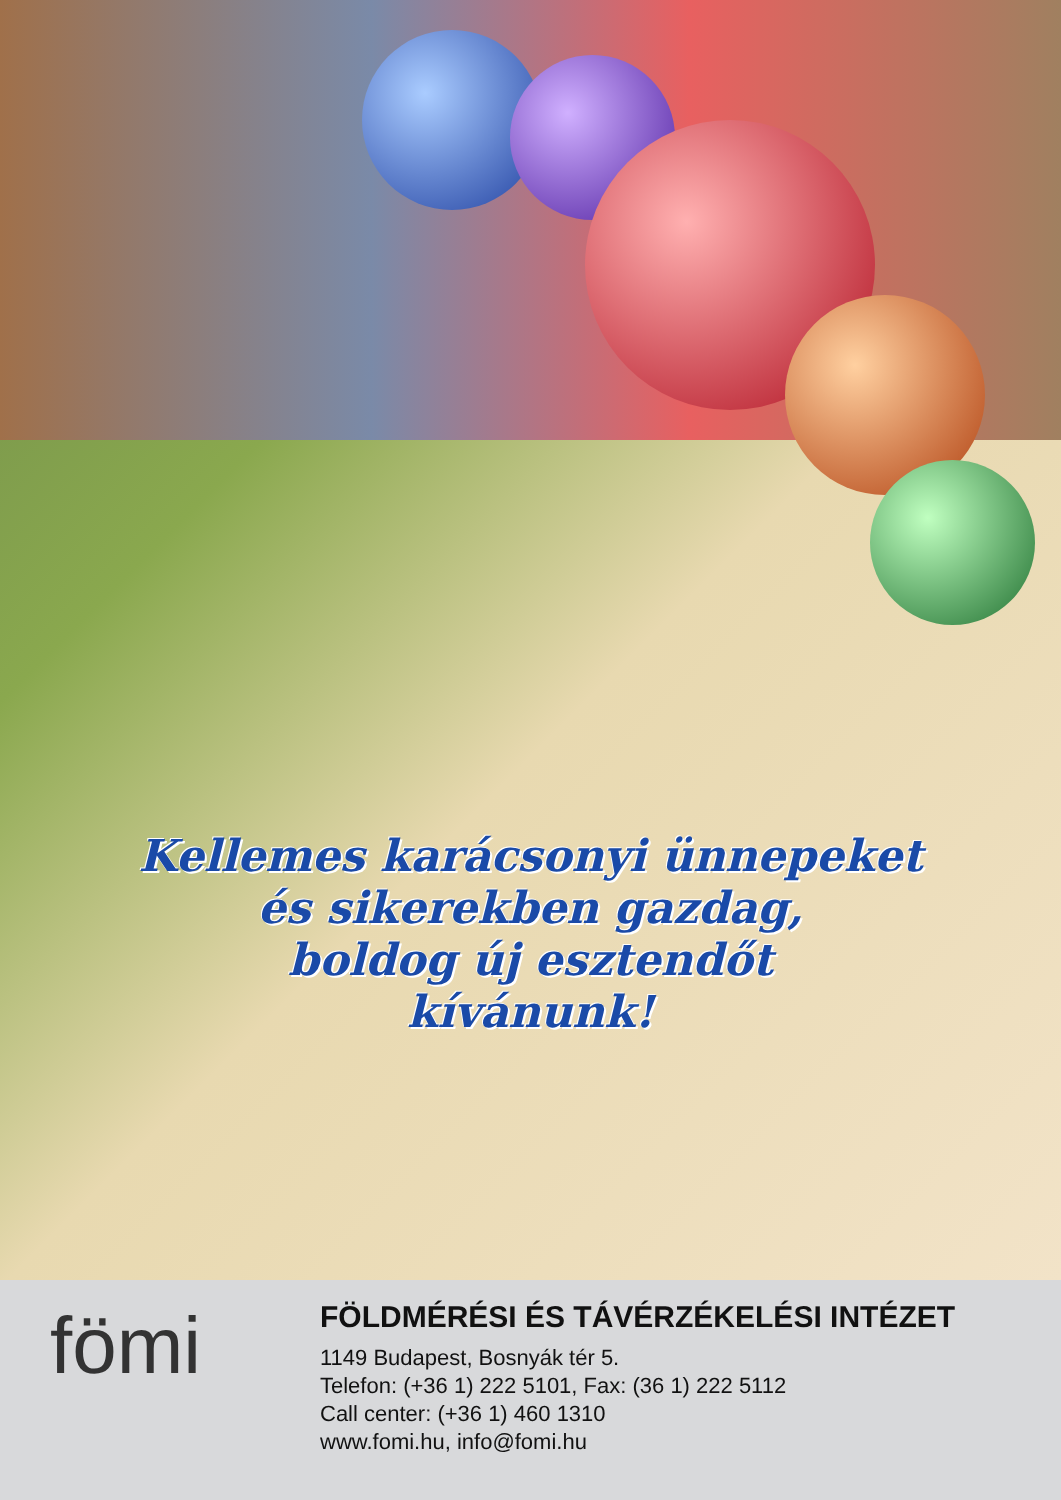Kellemes karácsonyi ünnepeket
és sikerekben gazdag,
boldog új esztendőt
kívánunk!
fömi
FÖLDMÉRÉSI ÉS TÁVÉRZÉKELÉSI INTÉZET
1149 Budapest, Bosnyák tér 5.
Telefon: (+36 1) 222 5101, Fax: (36 1) 222 5112
Call center: (+36 1) 460 1310
www.fomi.hu, info@fomi.hu